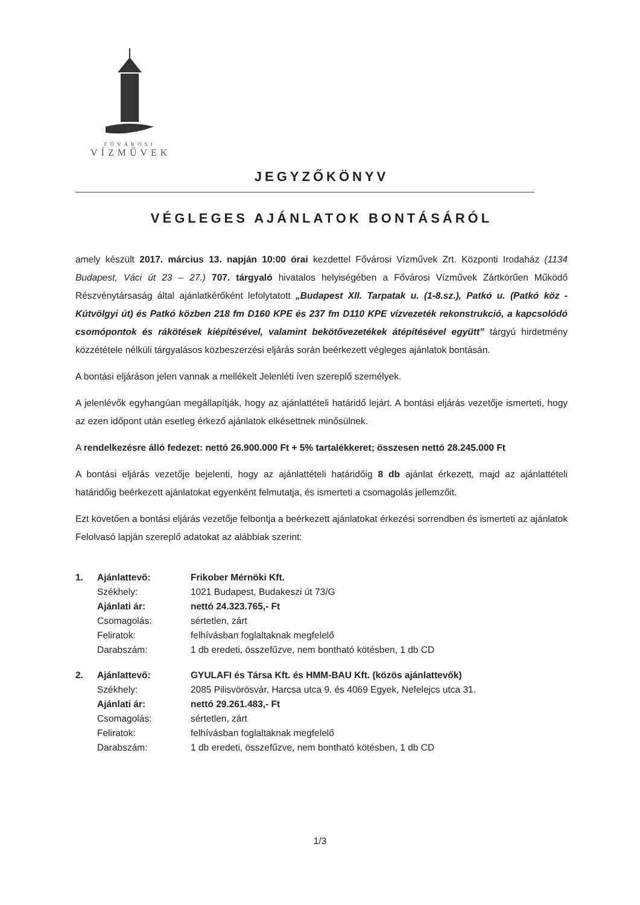FŐVÁROSI
VÍZMŰVEK
JEGYZŐKÖNYV
VÉGLEGES AJÁNLATOK BONTÁSÁRÓL
amely készült 2017. március 13. napján 10:00 órai kezdettel Fővárosi Vízművek Zrt. Központi Irodaház (1134 Budapest, Váci út 23 – 27.) 707. tárgyaló hivatalos helyiségében a Fővárosi Vízművek Zártkörűen Működő Részvénytársaság által ajánlatkérőként lefolytatott „Budapest XII. Tarpatak u. (1-8.sz.), Patkó u. (Patkó köz - Kútvölgyi út) és Patkó közben 218 fm D160 KPE és 237 fm D110 KPE vízvezeték rekonstrukció, a kapcsolódó csomópontok és rákötések kiépítésével, valamint bekötővezetékek átépítésével együtt” tárgyú hirdetmény közzététele nélküli tárgyalásos közbeszerzési eljárás során beérkezett végleges ajánlatok bontásán.
A bontási eljáráson jelen vannak a mellékelt Jelenléti íven szereplő személyek.
A jelenlévők egyhangúan megállapítják, hogy az ajánlattételi határidő lejárt. A bontási eljárás vezetője ismerteti, hogy az ezen időpont után esetleg érkező ajánlatok elkésettnek minősülnek.
A rendelkezésre álló fedezet: nettó 26.900.000 Ft + 5% tartalékkeret; összesen nettó 28.245.000 Ft
A bontási eljárás vezetője bejelenti, hogy az ajánlattételi határidőig 8 db ajánlat érkezett, majd az ajánlattételi határidőig beérkezett ajánlatokat egyenként felmutatja, és ismerteti a csomagolás jellemzőit.
Ezt követően a bontási eljárás vezetője felbontja a beérkezett ajánlatokat érkezési sorrendben és ismerteti az ajánlatok Felolvasó lapján szereplő adatokat az alábbiak szerint:
| 1. | Ajánlattevő: | Frikober Mérnöki Kft. |
| | Székhely: | 1021 Budapest, Budakeszi út 73/G |
| | Ajánlati ár: | nettó 24.323.765,- Ft |
| | Csomagolás: | sértetlen, zárt |
| | Feliratok: | felhívásban foglaltaknak megfelelő |
| | Darabszám: | 1 db eredeti, összefűzve, nem bontható kötésben, 1 db CD |
| 2. | Ajánlattevő: | GYULAFI és Társa Kft. és HMM-BAU Kft. (közös ajánlattevők) |
| | Székhely: | 2085 Pilisvörösvár, Harcsa utca 9. és 4069 Egyek, Nefelejcs utca 31. |
| | Ajánlati ár: | nettó 29.261.483,- Ft |
| | Csomagolás: | sértetlen, zárt |
| | Feliratok: | felhívásban foglaltaknak megfelelő |
| | Darabszám: | 1 db eredeti, összefűzve, nem bontható kötésben, 1 db CD |
1/3